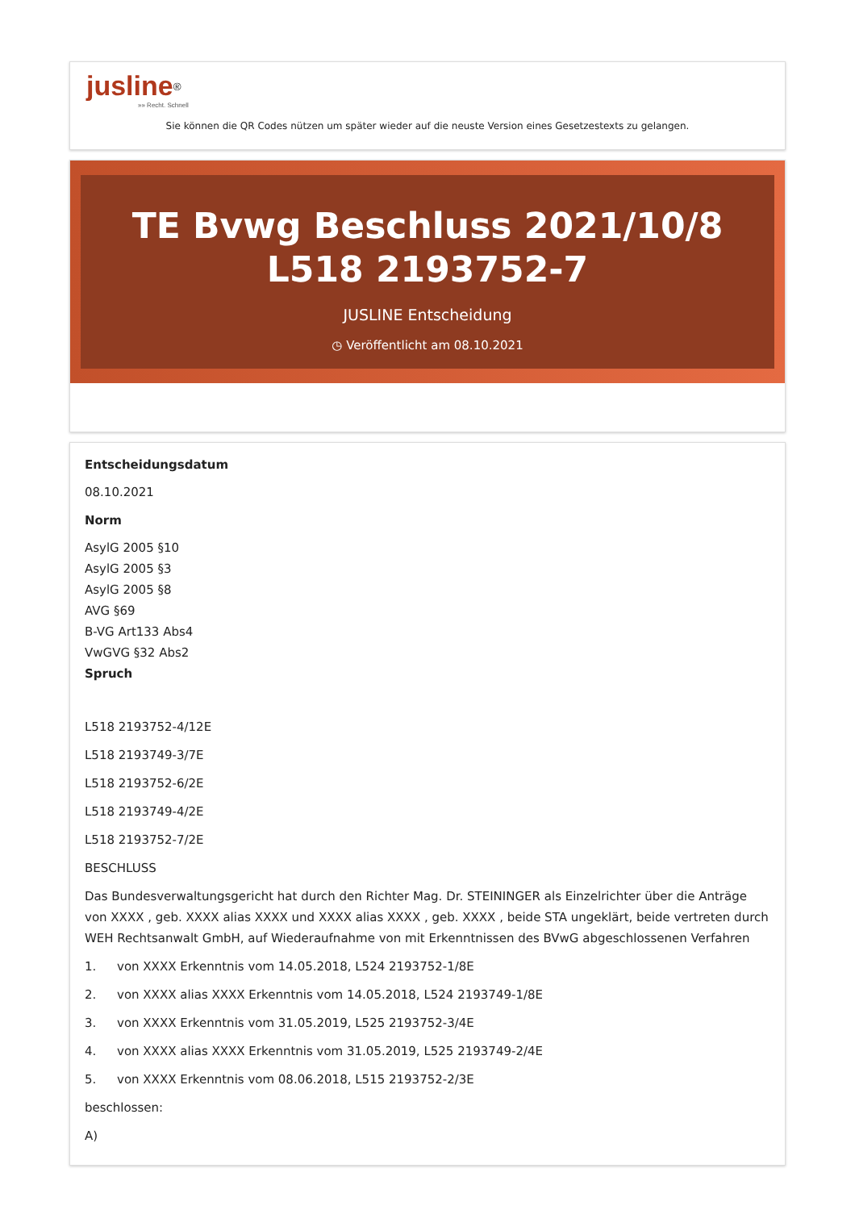jusline<sup>®</sup>
»» Recht. Schnell
Sie können die QR Codes nützen um später wieder auf die neuste Version eines Gesetzestexts zu gelangen.
TE Bvwg Beschluss 2021/10/8 L518 2193752-7
JUSLINE Entscheidung
◷ Veröffentlicht am 08.10.2021
Entscheidungsdatum
08.10.2021
Norm
AsylG 2005 §10
AsylG 2005 §3
AsylG 2005 §8
AVG §69
B-VG Art133 Abs4
VwGVG §32 Abs2
Spruch
L518 2193752-4/12E
L518 2193749-3/7E
L518 2193752-6/2E
L518 2193749-4/2E
L518 2193752-7/2E
BESCHLUSS
Das Bundesverwaltungsgericht hat durch den Richter Mag. Dr. STEININGER als Einzelrichter über die Anträge von XXXX , geb. XXXX alias XXXX und XXXX alias XXXX , geb. XXXX , beide STA ungeklärt, beide vertreten durch WEH Rechtsanwalt GmbH, auf Wiederaufnahme von mit Erkenntnissen des BVwG abgeschlossenen Verfahren
1. von XXXX Erkenntnis vom 14.05.2018, L524 2193752-1/8E
2. von XXXX alias XXXX Erkenntnis vom 14.05.2018, L524 2193749-1/8E
3. von XXXX Erkenntnis vom 31.05.2019, L525 2193752-3/4E
4. von XXXX alias XXXX Erkenntnis vom 31.05.2019, L525 2193749-2/4E
5. von XXXX Erkenntnis vom 08.06.2018, L515 2193752-2/3E
beschlossen:
A)